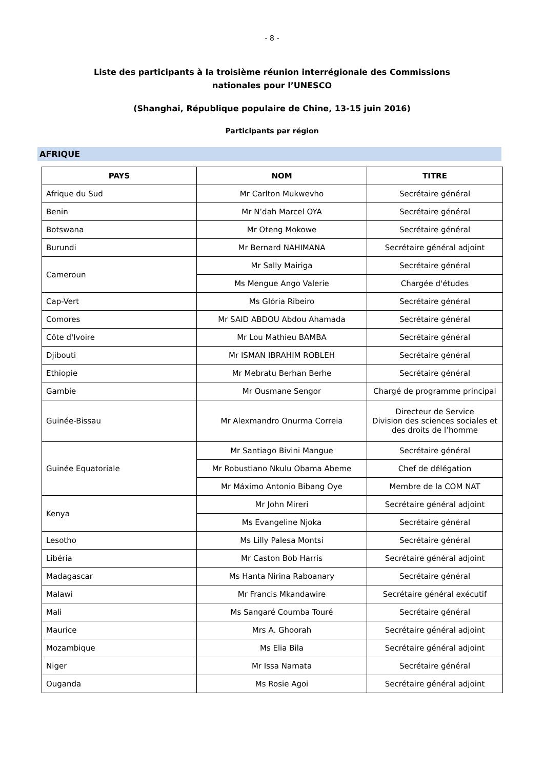- 8 -
Liste des participants à la troisième réunion interrégionale des Commissions nationales pour l’UNESCO
(Shanghai, République populaire de Chine, 13-15 juin 2016)
Participants par région
AFRIQUE
| PAYS | NOM | TITRE |
| --- | --- | --- |
| Afrique du Sud | Mr Carlton Mukwevho | Secrétaire général |
| Benin | Mr N’dah Marcel OYA | Secrétaire général |
| Botswana | Mr Oteng Mokowe | Secrétaire général |
| Burundi | Mr Bernard NAHIMANA | Secrétaire général adjoint |
| Cameroun | Mr Sally Mairiga | Secrétaire général |
| | Ms Mengue Ango Valerie | Chargée d'études |
| Cap-Vert | Ms Glória Ribeiro | Secrétaire général |
| Comores | Mr SAID ABDOU Abdou Ahamada | Secrétaire général |
| Côte d'Ivoire | Mr Lou Mathieu BAMBA | Secrétaire général |
| Djibouti | Mr ISMAN IBRAHIM ROBLEH | Secrétaire général |
| Ethiopie | Mr Mebratu Berhan Berhe | Secrétaire général |
| Gambie | Mr Ousmane Sengor | Chargé de programme principal |
| Guinée-Bissau | Mr Alexmandro Onurma Correia | Directeur de Service Division des sciences sociales et des droits de l’homme |
| Guinée Equatoriale | Mr Santiago Bivini Mangue | Secrétaire général |
| | Mr Robustiano Nkulu Obama Abeme | Chef de délégation |
| | Mr Máximo Antonio Bibang Oye | Membre de la COM NAT |
| Kenya | Mr John Mireri | Secrétaire général adjoint |
| | Ms Evangeline Njoka | Secrétaire général |
| Lesotho | Ms Lilly Palesa Montsi | Secrétaire général |
| Libéria | Mr Caston Bob Harris | Secrétaire général adjoint |
| Madagascar | Ms Hanta Nirina Raboanary | Secrétaire général |
| Malawi | Mr Francis Mkandawire | Secrétaire général exécutif |
| Mali | Ms Sangaré Coumba Touré | Secrétaire général |
| Maurice | Mrs A. Ghoorah | Secrétaire général adjoint |
| Mozambique | Ms Elia Bila | Secrétaire général adjoint |
| Niger | Mr Issa Namata | Secrétaire général |
| Ouganda | Ms Rosie Agoi | Secrétaire général adjoint |